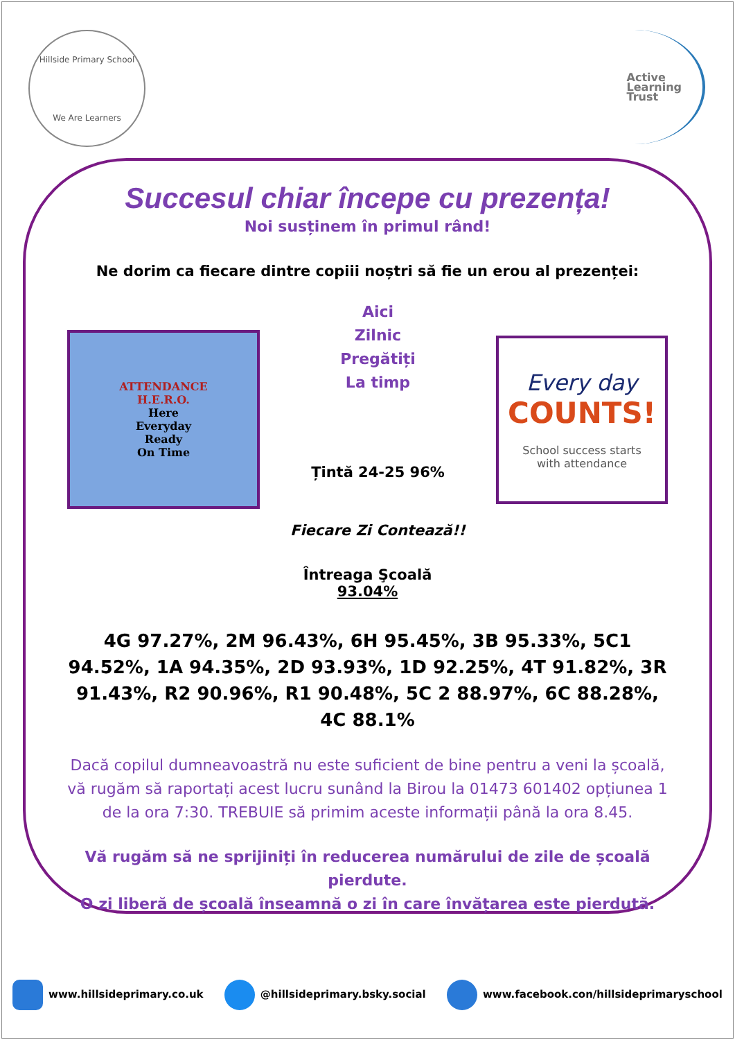Hillside Primary School
We Are Learners
Active
Learning
Trust
Succesul chiar începe cu prezența!
Noi susținem în primul rând!
Ne dorim ca fiecare dintre copiii noștri să fie un erou al prezenței:
ATTENDANCE
H.E.R.O.
Here
Everyday
Ready
On Time
Aici
Zilnic
Pregătiți
La timp
Țintă 24-25 96%
Fiecare Zi Contează!!
Every day
COUNTS!
School success starts
with attendance
Întreaga Şcoală
93.04%
4G 97.27%, 2M 96.43%, 6H 95.45%, 3B 95.33%, 5C1 94.52%, 1A 94.35%, 2D 93.93%, 1D 92.25%, 4T 91.82%, 3R 91.43%, R2 90.96%, R1 90.48%, 5C 2 88.97%, 6C 88.28%, 4C 88.1%
Dacă copilul dumneavoastră nu este suficient de bine pentru a veni la școală, vă rugăm să raportați acest lucru sunând la Birou la 01473 601402 opțiunea 1 de la ora 7:30. TREBUIE să primim aceste informații până la ora 8.45.
Vă rugăm să ne sprijiniți în reducerea numărului de zile de școală pierdute.
O zi liberă de școală înseamnă o zi în care învățarea este pierdută.
www.hillsideprimary.co.uk @hillsideprimary.bsky.social
www.facebook.con/hillsideprimaryschool